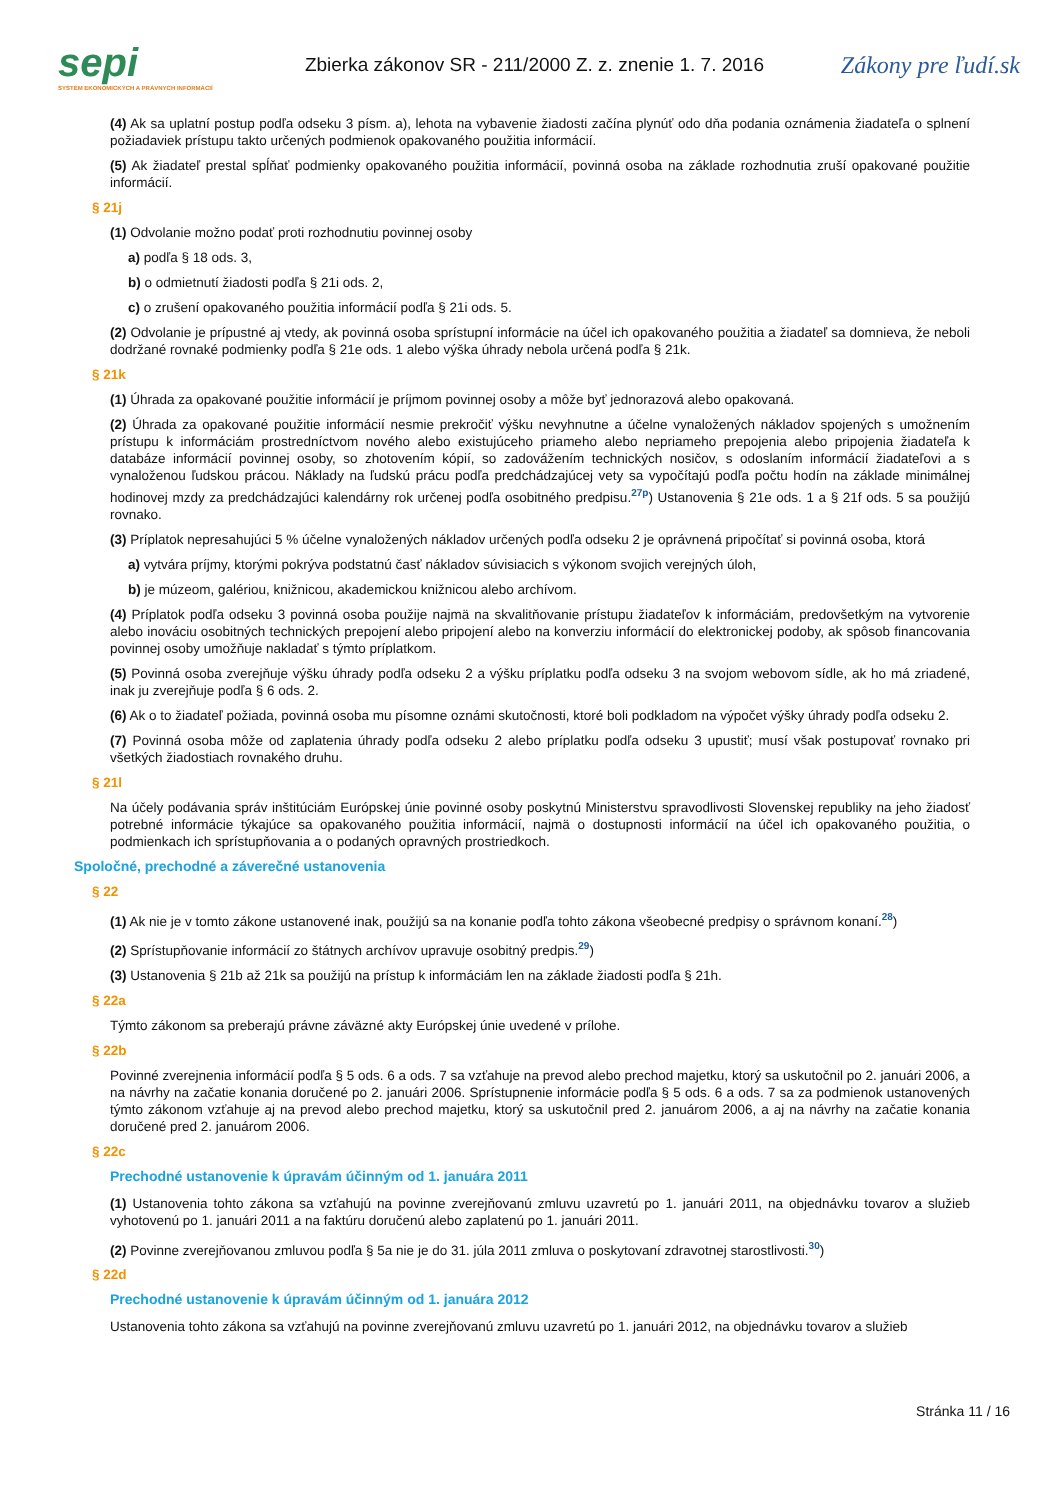sepi
SYSTÉM EKONOMICKÝCH A PRÁVNYCH INFORMÁCIÍ
Zbierka zákonov SR - 211/2000 Z. z. znenie 1. 7. 2016
Zákony pre ľudí.sk
(4) Ak sa uplatní postup podľa odseku 3 písm. a), lehota na vybavenie žiadosti začína plynúť odo dňa podania oznámenia žiadateľa o splnení požiadaviek prístupu takto určených podmienok opakovaného použitia informácií.
(5) Ak žiadateľ prestal spĺňať podmienky opakovaného použitia informácií, povinná osoba na základe rozhodnutia zruší opakované použitie informácií.
§ 21j
(1) Odvolanie možno podať proti rozhodnutiu povinnej osoby
a) podľa § 18 ods. 3,
b) o odmietnutí žiadosti podľa § 21i ods. 2,
c) o zrušení opakovaného použitia informácií podľa § 21i ods. 5.
(2) Odvolanie je prípustné aj vtedy, ak povinná osoba sprístupní informácie na účel ich opakovaného použitia a žiadateľ sa domnieva, že neboli dodržané rovnaké podmienky podľa § 21e ods. 1 alebo výška úhrady nebola určená podľa § 21k.
§ 21k
(1) Úhrada za opakované použitie informácií je príjmom povinnej osoby a môže byť jednorazová alebo opakovaná.
(2) Úhrada za opakované použitie informácií nesmie prekročiť výšku nevyhnutne a účelne vynaložených nákladov spojených s umožnením prístupu k informáciám prostredníctvom nového alebo existujúceho priameho alebo nepriameho prepojenia alebo pripojenia žiadateľa k databáze informácií povinnej osoby, so zhotovením kópií, so zadovážením technických nosičov, s odoslaním informácií žiadateľovi a s vynaloženou ľudskou prácou. Náklady na ľudskú prácu podľa predchádzajúcej vety sa vypočítajú podľa počtu hodín na základe minimálnej hodinovej mzdy za predchádzajúci kalendárny rok určenej podľa osobitného predpisu.<sup>27p</sup>) Ustanovenia § 21e ods. 1 a § 21f ods. 5 sa použijú rovnako.
(3) Príplatok nepresahujúci 5 % účelne vynaložených nákladov určených podľa odseku 2 je oprávnená pripočítať si povinná osoba, ktorá
a) vytvára príjmy, ktorými pokrýva podstatnú časť nákladov súvisiacich s výkonom svojich verejných úloh,
b) je múzeom, galériou, knižnicou, akademickou knižnicou alebo archívom.
(4) Príplatok podľa odseku 3 povinná osoba použije najmä na skvalitňovanie prístupu žiadateľov k informáciám, predovšetkým na vytvorenie alebo inováciu osobitných technických prepojení alebo pripojení alebo na konverziu informácií do elektronickej podoby, ak spôsob financovania povinnej osoby umožňuje nakladať s týmto príplatkom.
(5) Povinná osoba zverejňuje výšku úhrady podľa odseku 2 a výšku príplatku podľa odseku 3 na svojom webovom sídle, ak ho má zriadené, inak ju zverejňuje podľa § 6 ods. 2.
(6) Ak o to žiadateľ požiada, povinná osoba mu písomne oznámi skutočnosti, ktoré boli podkladom na výpočet výšky úhrady podľa odseku 2.
(7) Povinná osoba môže od zaplatenia úhrady podľa odseku 2 alebo príplatku podľa odseku 3 upustiť; musí však postupovať rovnako pri všetkých žiadostiach rovnakého druhu.
§ 21l
Na účely podávania správ inštitúciám Európskej únie povinné osoby poskytnú Ministerstvu spravodlivosti Slovenskej republiky na jeho žiadosť potrebné informácie týkajúce sa opakovaného použitia informácií, najmä o dostupnosti informácií na účel ich opakovaného použitia, o podmienkach ich sprístupňovania a o podaných opravných prostriedkoch.
Spoločné, prechodné a záverečné ustanovenia
§ 22
(1) Ak nie je v tomto zákone ustanovené inak, použijú sa na konanie podľa tohto zákona všeobecné predpisy o správnom konaní.<sup>28</sup>)
(2) Sprístupňovanie informácií zo štátnych archívov upravuje osobitný predpis.<sup>29</sup>)
(3) Ustanovenia § 21b až 21k sa použijú na prístup k informáciám len na základe žiadosti podľa § 21h.
§ 22a
Týmto zákonom sa preberajú právne záväzné akty Európskej únie uvedené v prílohe.
§ 22b
Povinné zverejnenia informácií podľa § 5 ods. 6 a ods. 7 sa vzťahuje na prevod alebo prechod majetku, ktorý sa uskutočnil po 2. januári 2006, a na návrhy na začatie konania doručené po 2. januári 2006. Sprístupnenie informácie podľa § 5 ods. 6 a ods. 7 sa za podmienok ustanovených týmto zákonom vzťahuje aj na prevod alebo prechod majetku, ktorý sa uskutočnil pred 2. januárom 2006, a aj na návrhy na začatie konania doručené pred 2. januárom 2006.
§ 22c
Prechodné ustanovenie k úpravám účinným od 1. januára 2011
(1) Ustanovenia tohto zákona sa vzťahujú na povinne zverejňovanú zmluvu uzavretú po 1. januári 2011, na objednávku tovarov a služieb vyhotovenú po 1. januári 2011 a na faktúru doručenú alebo zaplatenú po 1. januári 2011.
(2) Povinne zverejňovanou zmluvou podľa § 5a nie je do 31. júla 2011 zmluva o poskytovaní zdravotnej starostlivosti.<sup>30</sup>)
§ 22d
Prechodné ustanovenie k úpravám účinným od 1. januára 2012
Ustanovenia tohto zákona sa vzťahujú na povinne zverejňovanú zmluvu uzavretú po 1. januári 2012, na objednávku tovarov a služieb
Stránka 11 / 16